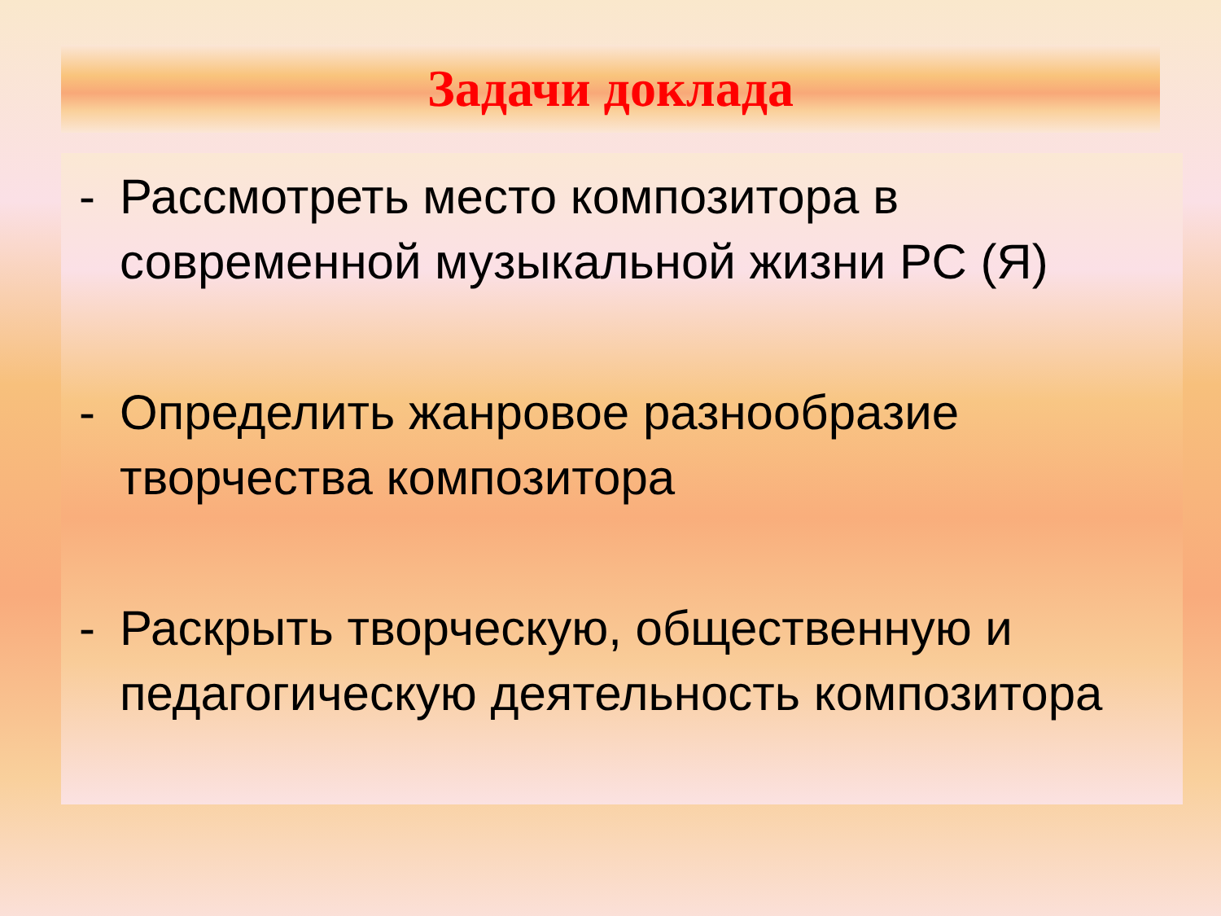Задачи доклада
- Рассмотреть место композитора в современной музыкальной жизни РС (Я)
- Определить жанровое разнообразие творчества композитора
- Раскрыть творческую, общественную и педагогическую деятельность композитора